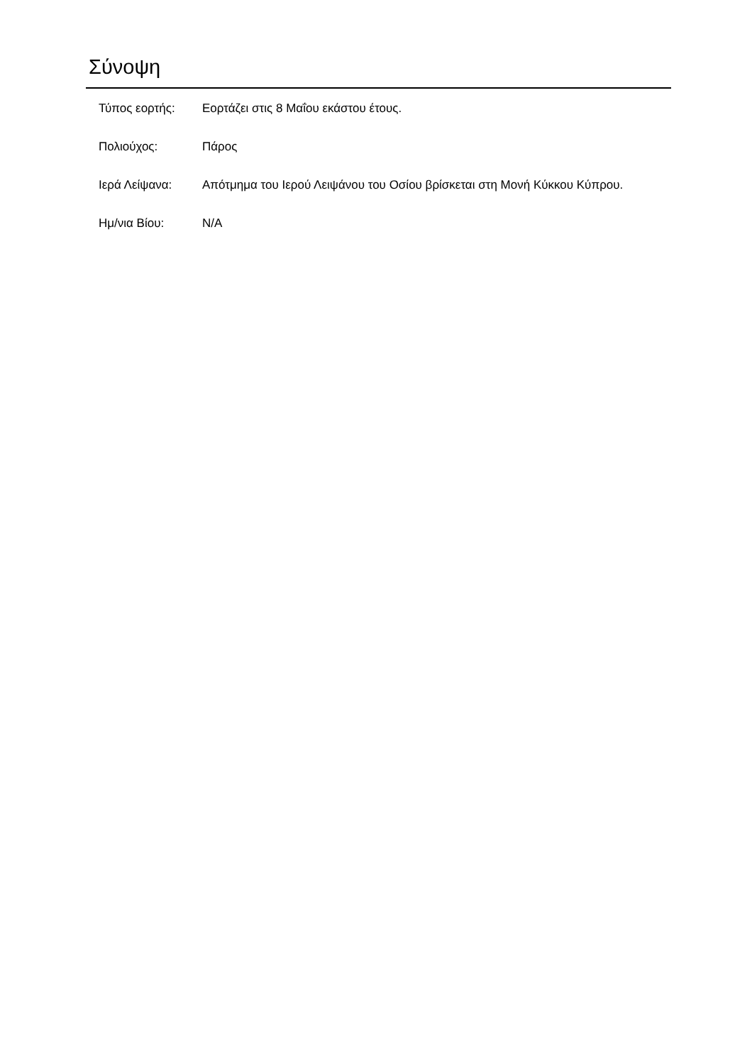Σύνοψη
| Τύπος εορτής: | Εορτάζει στις 8 Μαΐου εκάστου έτους. |
| Πολιούχος: | Πάρος |
| Ιερά Λείψανα: | Απότμημα του Ιερού Λειψάνου του Οσίου βρίσκεται στη Μονή Κύκκου Κύπρου. |
| Ημ/νια Βίου: | N/A |